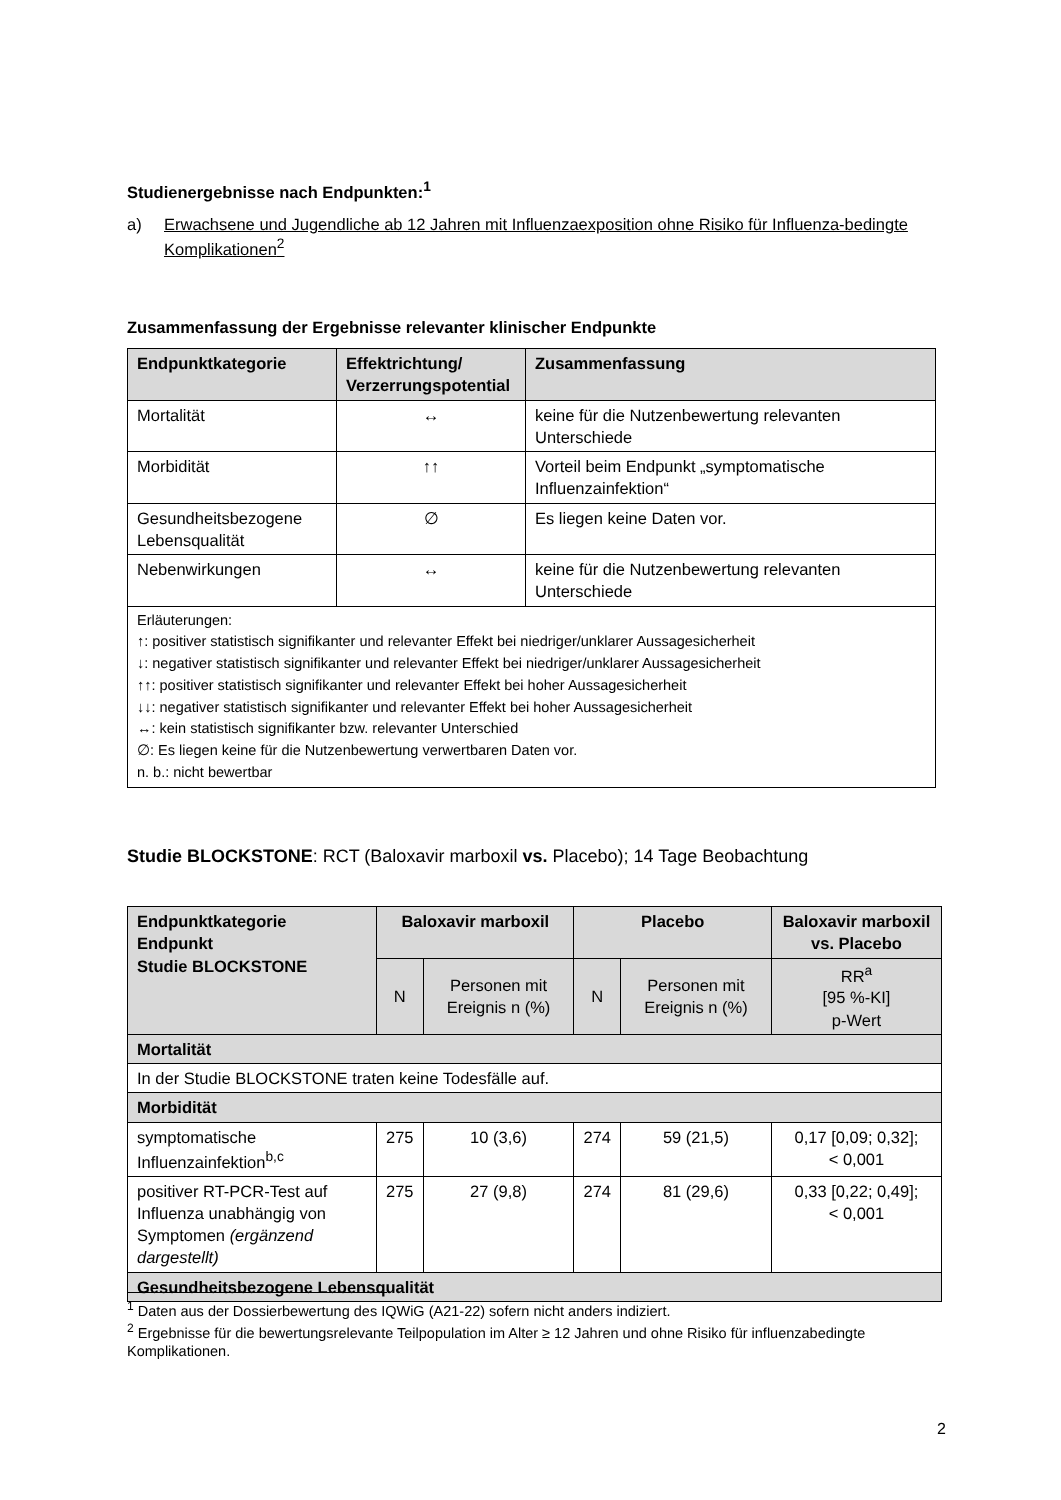Studienergebnisse nach Endpunkten:<sup>1</sup>
a) Erwachsene und Jugendliche ab 12 Jahren mit Influenzaexposition ohne Risiko für Influenza-bedingte Komplikationen<sup>2</sup>
Zusammenfassung der Ergebnisse relevanter klinischer Endpunkte
| Endpunktkategorie | Effektrichtung/ Verzerrungspotential | Zusammenfassung |
| --- | --- | --- |
| Mortalität | ↔ | keine für die Nutzenbewertung relevanten Unterschiede |
| Morbidität | ↑↑ | Vorteil beim Endpunkt „symptomatische Influenzainfektion“ |
| Gesundheitsbezogene Lebensqualität | ∅ | Es liegen keine Daten vor. |
| Nebenwirkungen | ↔ | keine für die Nutzenbewertung relevanten Unterschiede |
| Erläuterungen: ↑: positiver statistisch signifikanter und relevanter Effekt bei niedriger/unklarer Aussagesicherheit ↓: negativer statistisch signifikanter und relevanter Effekt bei niedriger/unklarer Aussagesicherheit ↑↑: positiver statistisch signifikanter und relevanter Effekt bei hoher Aussagesicherheit ↓↓: negativer statistisch signifikanter und relevanter Effekt bei hoher Aussagesicherheit ↔: kein statistisch signifikanter bzw. relevanter Unterschied ∅: Es liegen keine für die Nutzenbewertung verwertbaren Daten vor. n. b.: nicht bewertbar | | |
Studie BLOCKSTONE: RCT (Baloxavir marboxil vs. Placebo); 14 Tage Beobachtung
| Endpunktkategorie Endpunkt Studie BLOCKSTONE | Baloxavir marboxil | | Placebo | | Baloxavir marboxil vs. Placebo |
| --- | --- | --- | --- | --- | --- |
| | N | Personen mit Ereignis n (%) | N | Personen mit Ereignis n (%) | RR<sup>a</sup> [95 %-KI] p-Wert |
| Mortalität | | | | | |
| In der Studie BLOCKSTONE traten keine Todesfälle auf. | | | | | |
| Morbidität | | | | | |
| symptomatische Influenzainfektion<sup>b,c</sup> | 275 | 10 (3,6) | 274 | 59 (21,5) | 0,17 [0,09; 0,32]; < 0,001 |
| positiver RT-PCR-Test auf Influenza unabhängig von Symptomen (ergänzend dargestellt) | 275 | 27 (9,8) | 274 | 81 (29,6) | 0,33 [0,22; 0,49]; < 0,001 |
| Gesundheitsbezogene Lebensqualität | | | | | |
<sup>1</sup> Daten aus der Dossierbewertung des IQWiG (A21-22) sofern nicht anders indiziert.
<sup>2</sup> Ergebnisse für die bewertungsrelevante Teilpopulation im Alter ≥ 12 Jahren und ohne Risiko für influenzabedingte Komplikationen.
2